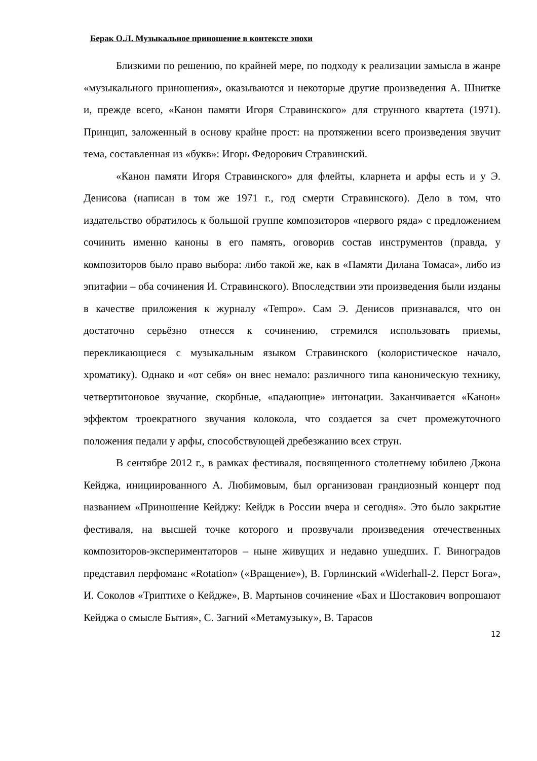Берак О.Л. Музыкальное приношение в контексте эпохи
Близкими по решению, по крайней мере, по подходу к реализации замысла в жанре «музыкального приношения», оказываются и некоторые другие произведения А. Шнитке и, прежде всего, «Канон памяти Игоря Стравинского» для струнного квартета (1971). Принцип, заложенный в основу крайне прост: на протяжении всего произведения звучит тема, составленная из «букв»: Игорь Федорович Стравинский.
«Канон памяти Игоря Стравинского» для флейты, кларнета и арфы есть и у Э. Денисова (написан в том же 1971 г., год смерти Стравинского). Дело в том, что издательство обратилось к большой группе композиторов «первого ряда» с предложением сочинить именно каноны в его память, оговорив состав инструментов (правда, у композиторов было право выбора: либо такой же, как в «Памяти Дилана Томаса», либо из эпитафии – оба сочинения И. Стравинского). Впоследствии эти произведения были изданы в качестве приложения к журналу «Tempo». Сам Э. Денисов признавался, что он достаточно серьёзно отнесся к сочинению, стремился использовать приемы, перекликающиеся с музыкальным языком Стравинского (колористическое начало, хроматику). Однако и «от себя» он внес немало: различного типа каноническую технику, четвертитоновое звучание, скорбные, «падающие» интонации. Заканчивается «Канон» эффектом троекратного звучания колокола, что создается за счет промежуточного положения педали у арфы, способствующей дребезжанию всех струн.
В сентябре 2012 г., в рамках фестиваля, посвященного столетнему юбилею Джона Кейджа, инициированного А. Любимовым, был организован грандиозный концерт под названием «Приношение Кейджу: Кейдж в России вчера и сегодня». Это было закрытие фестиваля, на высшей точке которого и прозвучали произведения отечественных композиторов-экспериментаторов – ныне живущих и недавно ушедших. Г. Виноградов представил перфоманс «Rotation» («Вращение»), В. Горлинский «Widerhall-2. Перст Бога», И. Соколов «Триптихе о Кейдже», В. Мартынов сочинение «Бах и Шостакович вопрошают Кейджа о смысле Бытия», С. Загний «Метамузыку», В. Тарасов
12